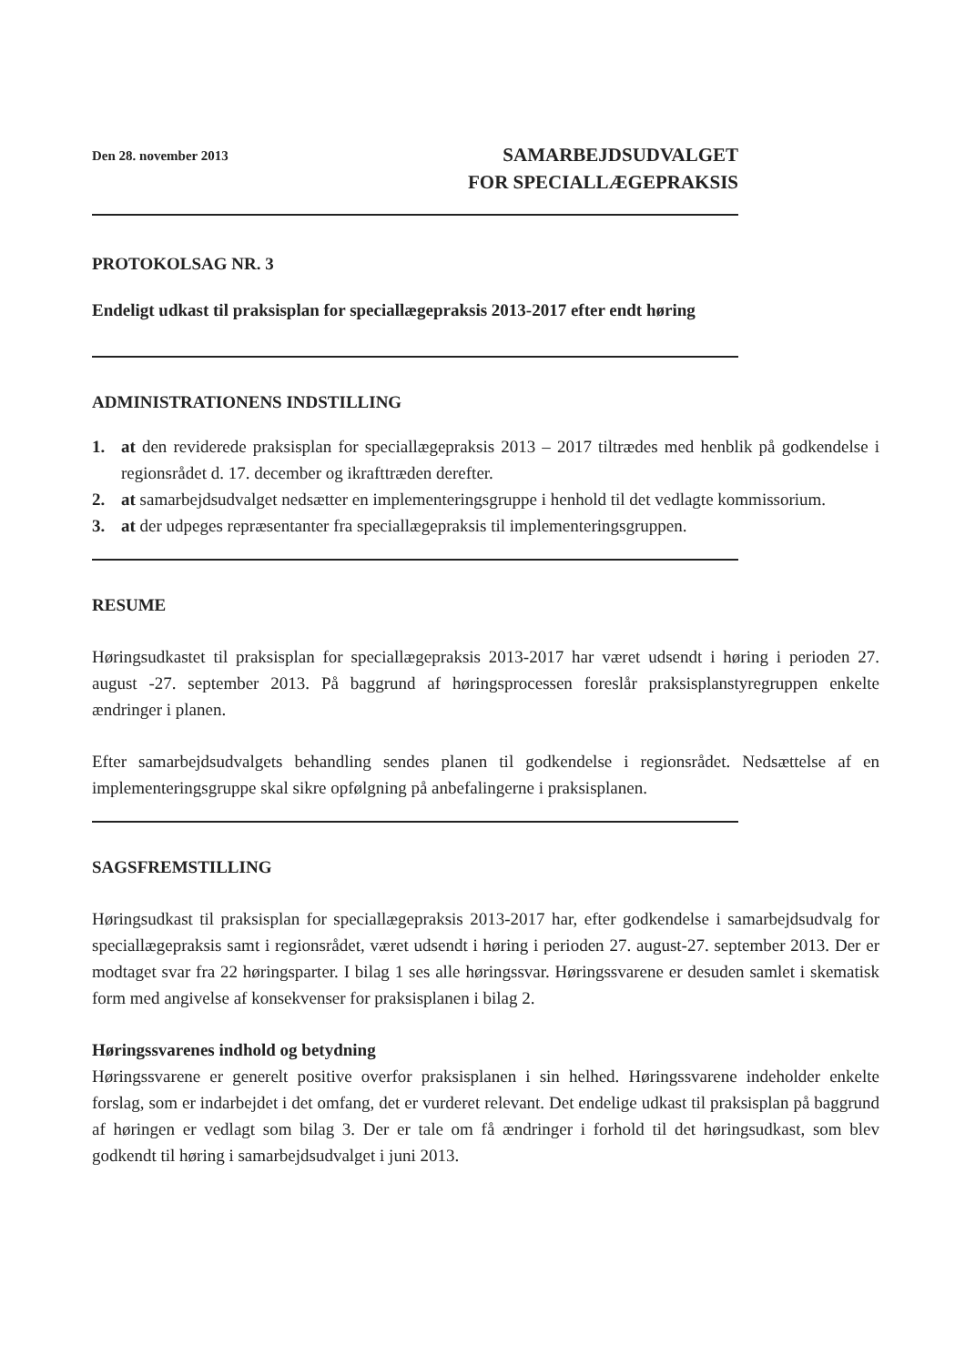Den 28. november 2013
SAMARBEJDSUDVALGET
FOR SPECIALLÆGEPRAKSIS
PROTOKOLSAG NR. 3
Endeligt udkast til praksisplan for speciallægepraksis 2013-2017 efter endt høring
ADMINISTRATIONENS INDSTILLING
1. at den reviderede praksisplan for speciallægepraksis 2013 – 2017 tiltrædes med henblik på godkendelse i regionsrådet d. 17. december og ikrafttræden derefter.
2. at samarbejdsudvalget nedsætter en implementeringsgruppe i henhold til det vedlagte kommissorium.
3. at der udpeges repræsentanter fra speciallægepraksis til implementeringsgruppen.
RESUME
Høringsudkastet til praksisplan for speciallægepraksis 2013-2017 har været udsendt i høring i perioden 27. august -27. september 2013. På baggrund af høringsprocessen foreslår praksisplanstyregruppen enkelte ændringer i planen.
Efter samarbejdsudvalgets behandling sendes planen til godkendelse i regionsrådet. Nedsættelse af en implementeringsgruppe skal sikre opfølgning på anbefalingerne i praksisplanen.
SAGSFREMSTILLING
Høringsudkast til praksisplan for speciallægepraksis 2013-2017 har, efter godkendelse i samarbejdsudvalg for speciallægepraksis samt i regionsrådet, været udsendt i høring i perioden 27. august-27. september 2013. Der er modtaget svar fra 22 høringsparter. I bilag 1 ses alle høringssvar. Høringssvarene er desuden samlet i skematisk form med angivelse af konsekvenser for praksisplanen i bilag 2.
Høringssvarenes indhold og betydning
Høringssvarene er generelt positive overfor praksisplanen i sin helhed. Høringssvarene indeholder enkelte forslag, som er indarbejdet i det omfang, det er vurderet relevant. Det endelige udkast til praksisplan på baggrund af høringen er vedlagt som bilag 3. Der er tale om få ændringer i forhold til det høringsudkast, som blev godkendt til høring i samarbejdsudvalget i juni 2013.